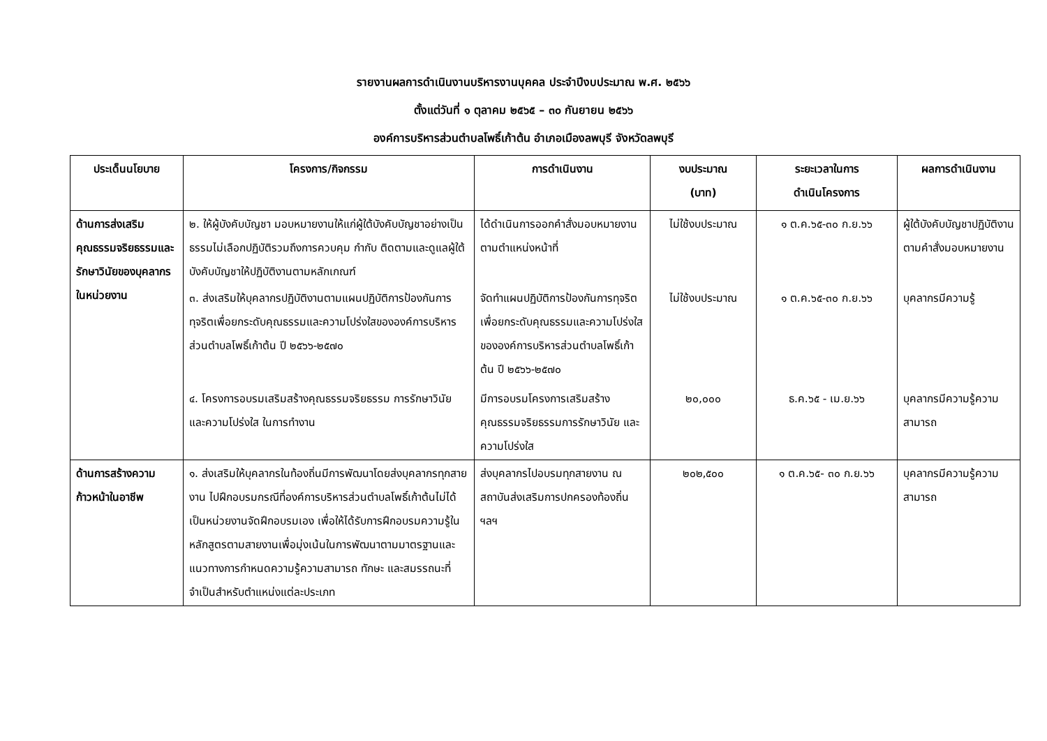รายงานผลการดำเนินงานบริหารงานบุคคล ประจำปีงบประมาณ พ.ศ. ๒๕๖๖
ตั้งแต่วันที่ ๑ ตุลาคม ๒๕๖๕ – ๓๐ กันยายน ๒๕๖๖
องค์การบริหารส่วนตำบลโพธิ์เก้าต้น อำเภอเมืองลพบุรี จังหวัดลพบุรี
| ประเด็นนโยบาย | โครงการ/กิจกรรม | การดำเนินงาน | งบประมาณ (บาท) | ระยะเวลาในการ ดำเนินโครงการ | ผลการดำเนินงาน |
| --- | --- | --- | --- | --- | --- |
| ด้านการส่งเสริมคุณธรรมจริยธรรมและรักษาวินัยของบุคลากรในหน่วยงาน | ๒. ให้ผู้บังคับบัญชา มอบหมายงานให้แก่ผู้ใต้บังคับบัญชาอย่างเป็นธรรมไม่เลือกปฏิบัติรวมถึงการควบคุม กำกับ ติดตามและดูแลผู้ใต้บังคับบัญชาให้ปฏิบัติงานตามหลักเกณฑ์ | ได้ดำเนินการออกคำสั่งมอบหมายงานตามตำแหน่งหน้าที่ | ไม่ใช้งบประมาณ | ๑ ต.ค.๖๕-๓๐ ก.ย.๖๖ | ผู้ใต้บังคับบัญชาปฏิบัติงานตามคำสั่งมอบหมายงาน |
| | ๓. ส่งเสริมให้บุคลากรปฏิบัติงานตามแผนปฏิบัติการป้องกันการทุจริตเพื่อยกระดับคุณธรรมและความโปร่งใสขององค์การบริหารส่วนตำบลโพธิ์เก้าต้น ปี ๒๕๖๖-๒๕๗๐ | จัดทำแผนปฏิบัติการป้องกันการทุจริตเพื่อยกระดับคุณธรรมและความโปร่งใสขององค์การบริหารส่วนตำบลโพธิ์เก้าต้น ปี ๒๕๖๖-๒๕๗๐ | ไม่ใช้งบประมาณ | ๑ ต.ค.๖๕-๓๐ ก.ย.๖๖ | บุคลากรมีความรู้ |
| | ๔. โครงการอบรมเสริมสร้างคุณธรรมจริยธรรม การรักษาวินัย และความโปร่งใส ในการทำงาน | มีการอบรมโครงการเสริมสร้างคุณธรรมจริยธรรมการรักษาวินัย และความโปร่งใส | ๒๐,๐๐๐ | ธ.ค.๖๕ - เม.ย.๖๖ | บุคลากรมีความรู้ความสามารถ |
| ด้านการสร้างความก้าวหน้าในอาชีพ | ๑. ส่งเสริมให้บุคลากรในท้องถิ่นมีการพัฒนาโดยส่งบุคลากรทุกสายงาน ไปฝึกอบรมกรณีที่องค์การบริหารส่วนตำบลโพธิ์เก้าต้นไม่ได้เป็นหน่วยงานจัดฝึกอบรมเอง เพื่อให้ได้รับการฝึกอบรมความรู้ในหลักสูตรตามสายงานเพื่อมุ่งเน้นในการพัฒนาตามมาตรฐานและแนวทางการกำหนดความรู้ความสามารถ ทักษะ และสมรรถนะที่จำเป็นสำหรับตำแหน่งแต่ละประเภท | ส่งบุคลากรไปอบรมทุกสายงาน ณ สถาบันส่งเสริมการปกครองท้องถิ่น ฯลฯ | ๒๐๒,๕๐๐ | ๑ ต.ค.๖๕- ๓๐ ก.ย.๖๖ | บุคลากรมีความรู้ความสามารถ |